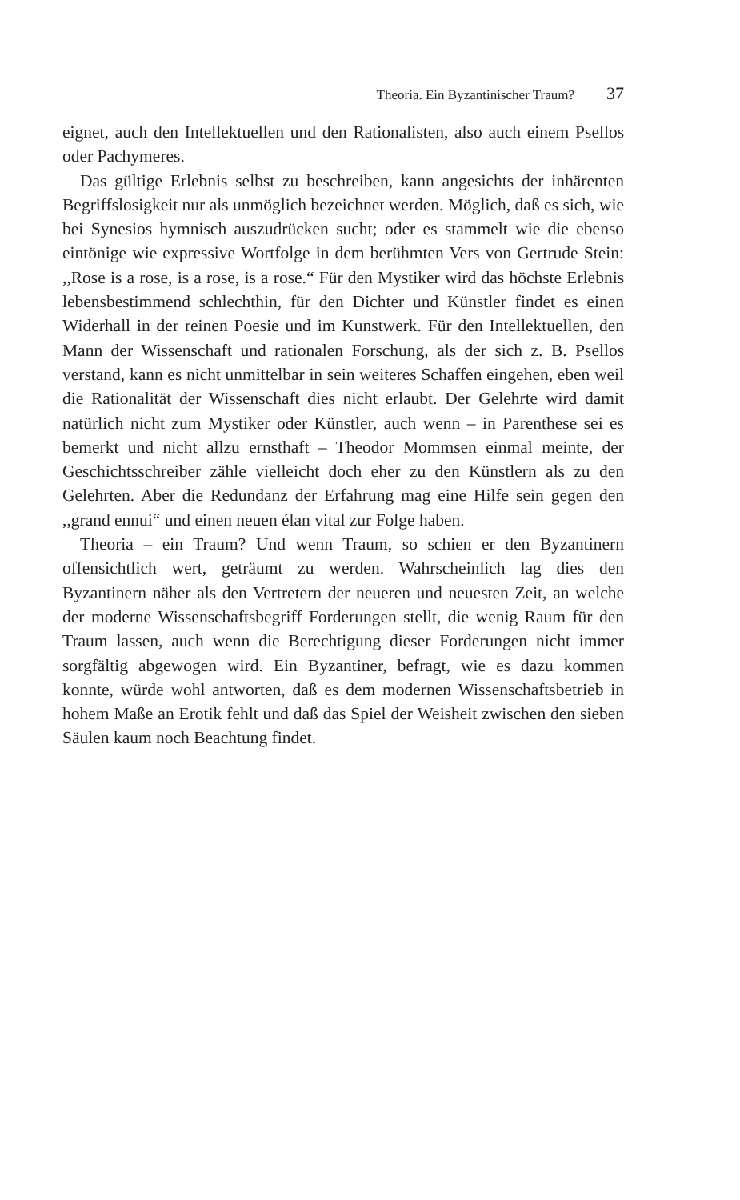Theoria. Ein Byzantinischer Traum? 37
eignet, auch den Intellektuellen und den Rationalisten, also auch einem Psellos oder Pachymeres.
Das gültige Erlebnis selbst zu beschreiben, kann angesichts der inhärenten Begriffslosigkeit nur als unmöglich bezeichnet werden. Möglich, daß es sich, wie bei Synesios hymnisch auszudrücken sucht; oder es stammelt wie die ebenso eintönige wie expressive Wortfolge in dem berühmten Vers von Gertrude Stein: ,,Rose is a rose, is a rose, is a rose.“ Für den Mystiker wird das höchste Erlebnis lebensbestimmend schlechthin, für den Dichter und Künstler findet es einen Widerhall in der reinen Poesie und im Kunstwerk. Für den Intellektuellen, den Mann der Wissenschaft und rationalen Forschung, als der sich z. B. Psellos verstand, kann es nicht unmittelbar in sein weiteres Schaffen eingehen, eben weil die Rationalität der Wissenschaft dies nicht erlaubt. Der Gelehrte wird damit natürlich nicht zum Mystiker oder Künstler, auch wenn – in Parenthese sei es bemerkt und nicht allzu ernsthaft – Theodor Mommsen einmal meinte, der Geschichtsschreiber zähle vielleicht doch eher zu den Künstlern als zu den Gelehrten. Aber die Redundanz der Erfahrung mag eine Hilfe sein gegen den ,,grand ennui“ und einen neuen élan vital zur Folge haben.
Theoria – ein Traum? Und wenn Traum, so schien er den Byzantinern offensichtlich wert, geträumt zu werden. Wahrscheinlich lag dies den Byzantinern näher als den Vertretern der neueren und neuesten Zeit, an welche der moderne Wissenschaftsbegriff Forderungen stellt, die wenig Raum für den Traum lassen, auch wenn die Berechtigung dieser Forderungen nicht immer sorgfältig abgewogen wird. Ein Byzantiner, befragt, wie es dazu kommen konnte, würde wohl antworten, daß es dem modernen Wissenschaftsbetrieb in hohem Maße an Erotik fehlt und daß das Spiel der Weisheit zwischen den sieben Säulen kaum noch Beachtung findet.